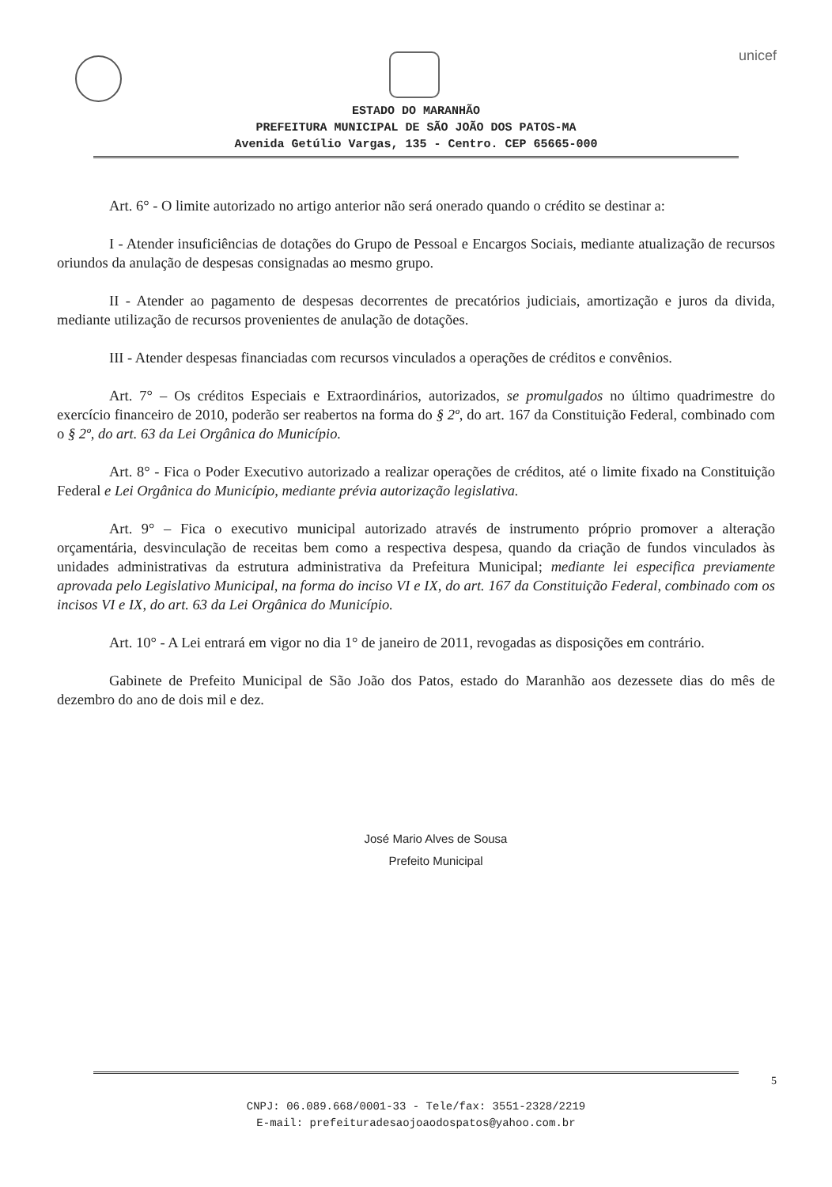unicef
ESTADO DO MARANHÃO
PREFEITURA MUNICIPAL DE SÃO JOÃO DOS PATOS-MA
Avenida Getúlio Vargas, 135 - Centro. CEP 65665-000
Art. 6° - O limite autorizado no artigo anterior não será onerado quando o crédito se destinar a:
I - Atender insuficiências de dotações do Grupo de Pessoal e Encargos Sociais, mediante atualização de recursos oriundos da anulação de despesas consignadas ao mesmo grupo.
II - Atender ao pagamento de despesas decorrentes de precatórios judiciais, amortização e juros da divida, mediante utilização de recursos provenientes de anulação de dotações.
III - Atender despesas financiadas com recursos vinculados a operações de créditos e convênios.
Art. 7° – Os créditos Especiais e Extraordinários, autorizados, se promulgados no último quadrimestre do exercício financeiro de 2010, poderão ser reabertos na forma do § 2º, do art. 167 da Constituição Federal, combinado com o § 2º, do art. 63 da Lei Orgânica do Município.
Art. 8° - Fica o Poder Executivo autorizado a realizar operações de créditos, até o limite fixado na Constituição Federal e Lei Orgânica do Município, mediante prévia autorização legislativa.
Art. 9° – Fica o executivo municipal autorizado através de instrumento próprio promover a alteração orçamentária, desvinculação de receitas bem como a respectiva despesa, quando da criação de fundos vinculados às unidades administrativas da estrutura administrativa da Prefeitura Municipal; mediante lei especifica previamente aprovada pelo Legislativo Municipal, na forma do inciso VI e IX, do art. 167 da Constituição Federal, combinado com os incisos VI e IX, do art. 63 da Lei Orgânica do Município.
Art. 10° - A Lei entrará em vigor no dia 1° de janeiro de 2011, revogadas as disposições em contrário.
Gabinete de Prefeito Municipal de São João dos Patos, estado do Maranhão aos dezessete dias do mês de dezembro do ano de dois mil e dez.
José Mario Alves de Sousa
Prefeito Municipal
5
CNPJ: 06.089.668/0001-33 - Tele/fax: 3551-2328/2219
E-mail: prefeituradesaojoaodospatos@yahoo.com.br